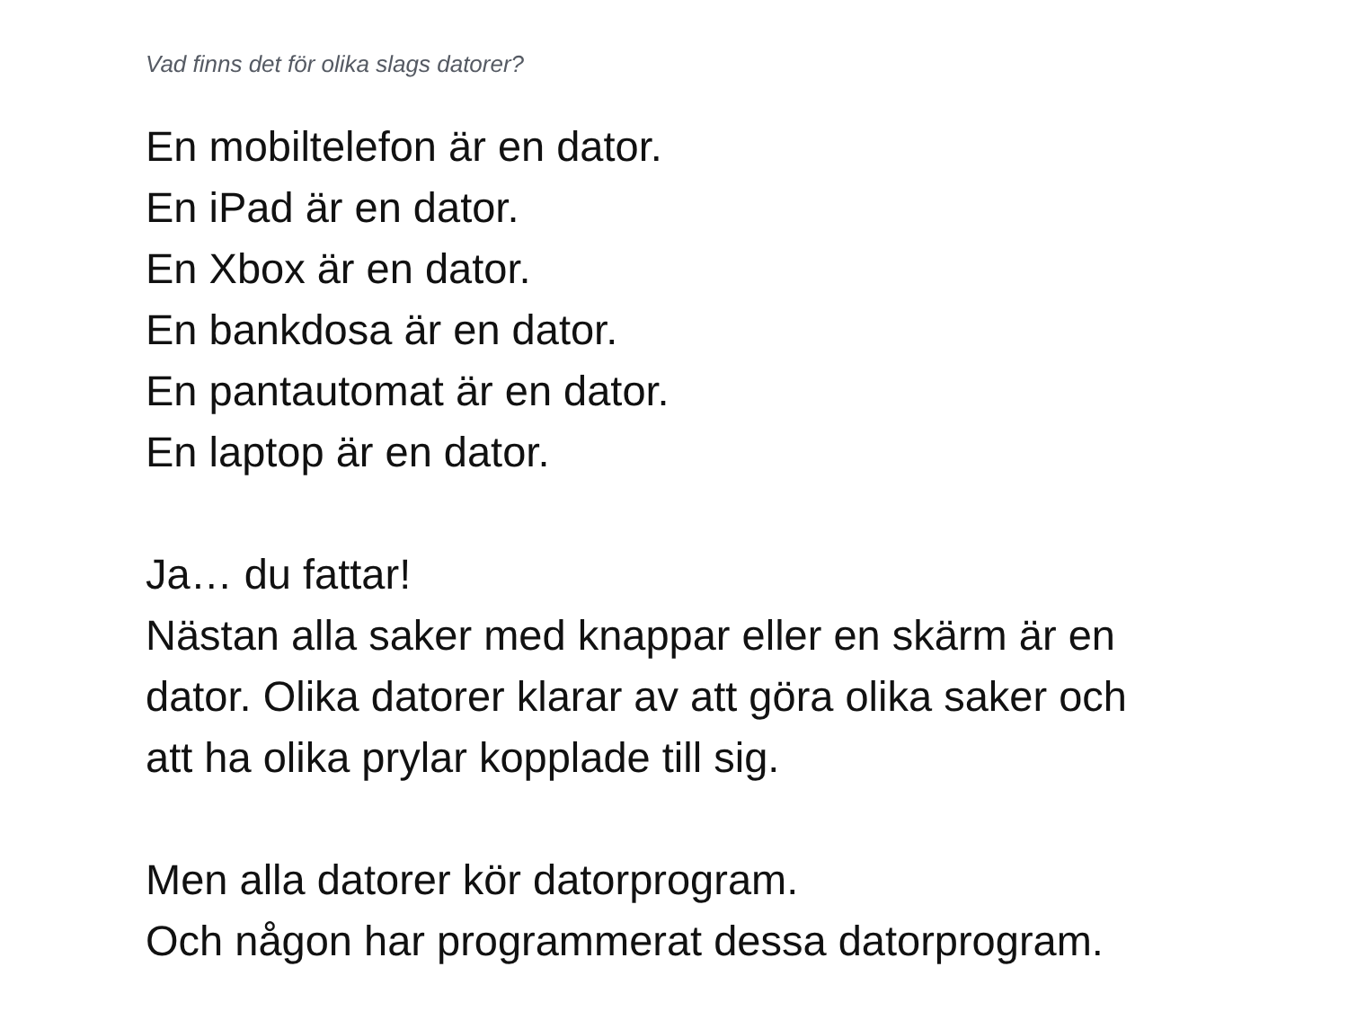Vad finns det för olika slags datorer?
En mobiltelefon är en dator.
En iPad är en dator.
En Xbox är en dator.
En bankdosa är en dator.
En pantautomat är en dator.
En laptop är en dator.
Ja… du fattar!
Nästan alla saker med knappar eller en skärm är en
dator. Olika datorer klarar av att göra olika saker och
att ha olika prylar kopplade till sig.
Men alla datorer kör datorprogram.
Och någon har programmerat dessa datorprogram.